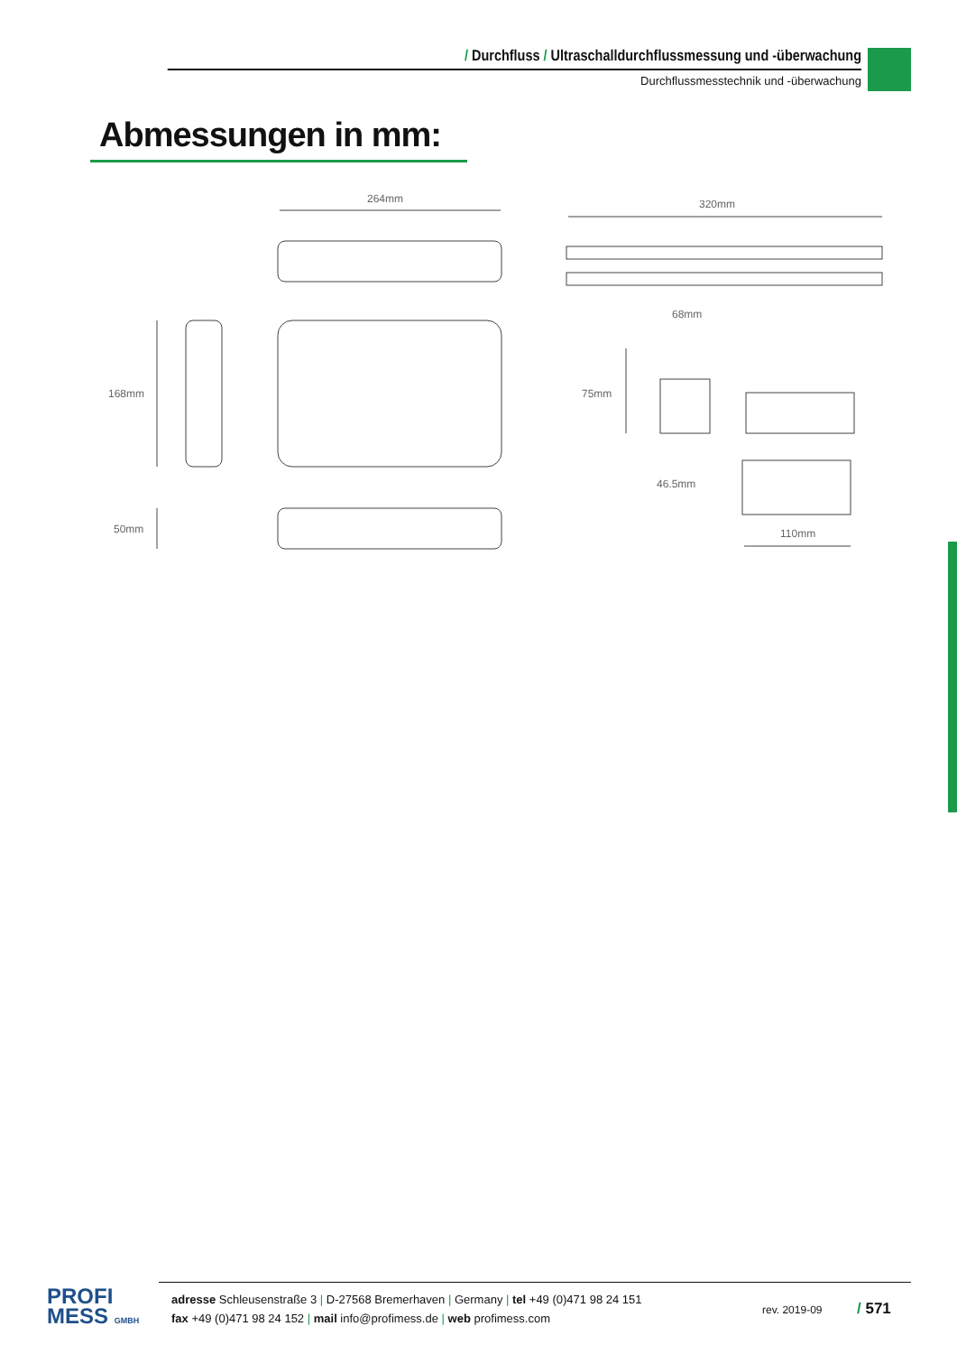/ Durchfluss / Ultraschalldurchflussmessung und -überwachung
Durchflussmesstechnik und -überwachung
Abmessungen in mm:
264mm
168mm
50mm
320mm
68mm
75mm
46.5mm
110mm
PROFI
MESS GMBH
adresse Schleusenstraße 3 | D-27568 Bremerhaven | Germany | tel +49 (0)471 98 24 151
fax +49 (0)471 98 24 152 | mail info@profimess.de | web profimess.com
rev. 2019-09
/ 571